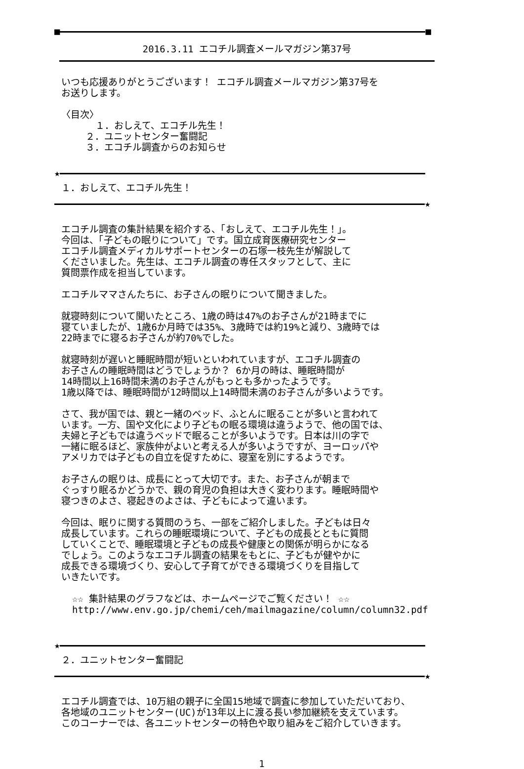■ ■
2016.3.11 エコチル調査メールマガジン第37号
いつも応援ありがとうございます！ エコチル調査メールマガジン第37号を
お送りします。
〈目次〉
　１．おしえて、エコチル先生！
　　 ２．ユニットセンター奮闘記
　　 ３．エコチル調査からのお知らせ
★
１．おしえて、エコチル先生！
★
エコチル調査の集計結果を紹介する、「おしえて、エコチル先生！」。
今回は、「子どもの眠りについて」です。国立成育医療研究センター
エコチル調査メディカルサポートセンターの石塚一枝先生が解説して
くださいました。先生は、エコチル調査の専任スタッフとして、主に
質問票作成を担当しています。
エコチルママさんたちに、お子さんの眠りについて聞きました。
就寝時刻について聞いたところ、1歳の時は47%のお子さんが21時までに
寝ていましたが、1歳6か月時では35%、3歳時では約19%と減り、3歳時では
22時までに寝るお子さんが約70%でした。
就寝時刻が遅いと睡眠時間が短いといわれていますが、エコチル調査の
お子さんの睡眠時間はどうでしょうか？ 6か月の時は、睡眠時間が
14時間以上16時間未満のお子さんがもっとも多かったようです。
1歳以降では、睡眠時間が12時間以上14時間未満のお子さんが多いようです。
さて、我が国では、親と一緒のベッド、ふとんに眠ることが多いと言われて
います。一方、国や文化により子どもの眠る環境は違うようで、他の国では、
夫婦と子どもでは違うベッドで眠ることが多いようです。日本は川の字で
一緒に眠るほど、家族仲がよいと考える人が多いようですが、ヨーロッパや
アメリカでは子どもの自立を促すために、寝室を別にするようです。
お子さんの眠りは、成長にとって大切です。また、お子さんが朝まで
ぐっすり眠るかどうかで、親の育児の負担は大きく変わります。睡眠時間や
寝つきのよさ、寝起きのよさは、子どもによって違います。
今回は、眠りに関する質問のうち、一部をご紹介しました。子どもは日々
成長しています。これらの睡眠環境について、子どもの成長とともに質問
していくことで、睡眠環境と子どもの成長や健康との関係が明らかになる
でしょう。このようなエコチル調査の結果をもとに、子どもが健やかに
成長できる環境づくり、安心して子育てができる環境づくりを目指して
いきたいです。
☆☆ 集計結果のグラフなどは、ホームページでご覧ください！ ☆☆
http://www.env.go.jp/chemi/ceh/mailmagazine/column/column32.pdf
★
２．ユニットセンター奮闘記
★
エコチル調査では、10万組の親子に全国15地域で調査に参加していただいており、
各地域のユニットセンター(UC)が13年以上に渡る長い参加継続を支えています。
このコーナーでは、各ユニットセンターの特色や取り組みをご紹介していきます。
1